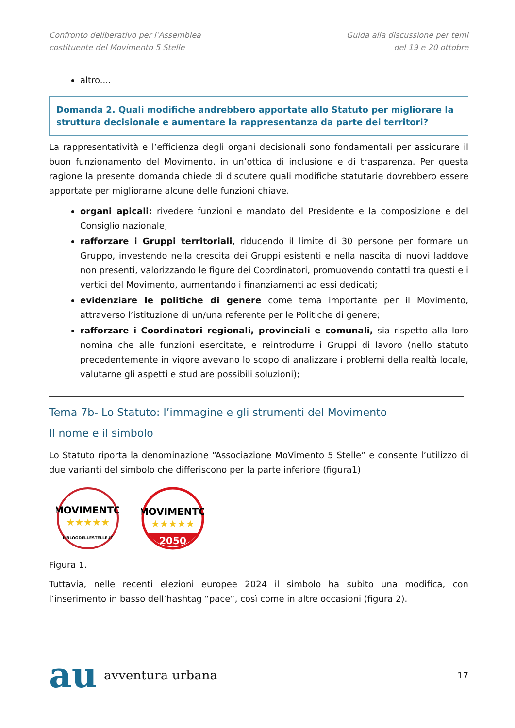Confronto deliberativo per l’Assemblea
costituente del Movimento 5 Stelle
Guida alla discussione per temi
del 19 e 20 ottobre
altro....
Domanda 2. Quali modifiche andrebbero apportate allo Statuto per migliorare la struttura decisionale e aumentare la rappresentanza da parte dei territori?
La rappresentatività e l’efficienza degli organi decisionali sono fondamentali per assicurare il buon funzionamento del Movimento, in un’ottica di inclusione e di trasparenza. Per questa ragione la presente domanda chiede di discutere quali modifiche statutarie dovrebbero essere apportate per migliorarne alcune delle funzioni chiave.
organi apicali: rivedere funzioni e mandato del Presidente e la composizione e del Consiglio nazionale;
rafforzare i Gruppi territoriali, riducendo il limite di 30 persone per formare un Gruppo, investendo nella crescita dei Gruppi esistenti e nella nascita di nuovi laddove non presenti, valorizzando le figure dei Coordinatori, promuovendo contatti tra questi e i vertici del Movimento, aumentando i finanziamenti ad essi dedicati;
evidenziare le politiche di genere come tema importante per il Movimento, attraverso l’istituzione di un/una referente per le Politiche di genere;
rafforzare i Coordinatori regionali, provinciali e comunali, sia rispetto alla loro nomina che alle funzioni esercitate, e reintrodurre i Gruppi di lavoro (nello statuto precedentemente in vigore avevano lo scopo di analizzare i problemi della realtà locale, valutarne gli aspetti e studiare possibili soluzioni);
Tema 7b- Lo Statuto: l’immagine e gli strumenti del Movimento
Il nome e il simbolo
Lo Statuto riporta la denominazione “Associazione MoVimento 5 Stelle” e consente l’utilizzo di due varianti del simbolo che differiscono per la parte inferiore (figura1)
MOVIMENTO
★★★★★
ILBLOGDELLESTELLE.IT
MOVIMENTO
★★★★★
2050
Figura 1.
Tuttavia, nelle recenti elezioni europee 2024 il simbolo ha subito una modifica, con l’inserimento in basso dell’hashtag “pace”, così come in altre occasioni (figura 2).
au avventura urbana
17